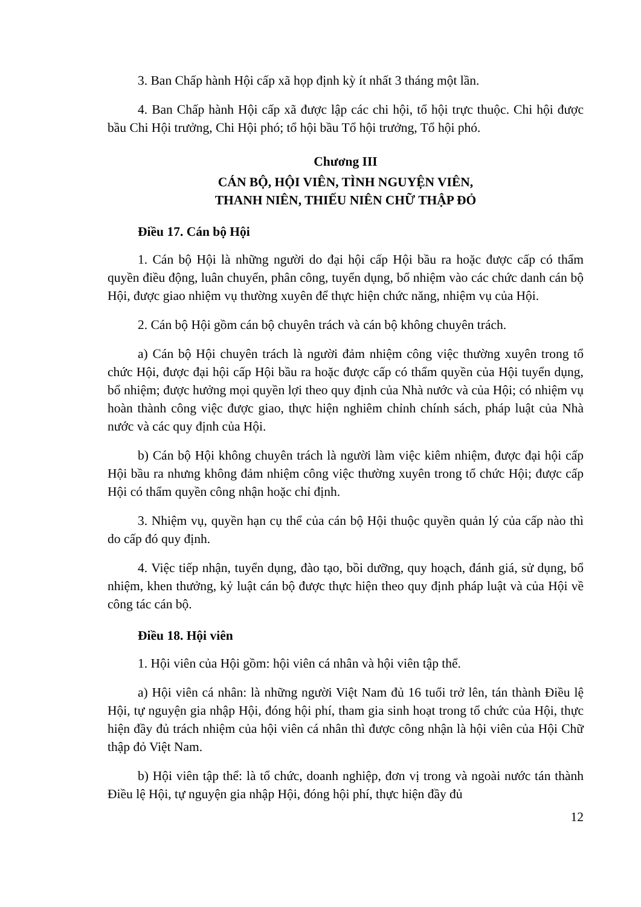3. Ban Chấp hành Hội cấp xã họp định kỳ ít nhất 3 tháng một lần.
4. Ban Chấp hành Hội cấp xã được lập các chi hội, tổ hội trực thuộc. Chi hội được bầu Chi Hội trưởng, Chi Hội phó; tổ hội bầu Tổ hội trưởng, Tổ hội phó.
Chương III
CÁN BỘ, HỘI VIÊN, TÌNH NGUYỆN VIÊN,
THANH NIÊN, THIẾU NIÊN CHỮ THẬP ĐỎ
Điều 17. Cán bộ Hội
1. Cán bộ Hội là những người do đại hội cấp Hội bầu ra hoặc được cấp có thẩm quyền điều động, luân chuyển, phân công, tuyển dụng, bổ nhiệm vào các chức danh cán bộ Hội, được giao nhiệm vụ thường xuyên để thực hiện chức năng, nhiệm vụ của Hội.
2. Cán bộ Hội gồm cán bộ chuyên trách và cán bộ không chuyên trách.
a) Cán bộ Hội chuyên trách là người đảm nhiệm công việc thường xuyên trong tổ chức Hội, được đại hội cấp Hội bầu ra hoặc được cấp có thẩm quyền của Hội tuyển dụng, bổ nhiệm; được hưởng mọi quyền lợi theo quy định của Nhà nước và của Hội; có nhiệm vụ hoàn thành công việc được giao, thực hiện nghiêm chỉnh chính sách, pháp luật của Nhà nước và các quy định của Hội.
b) Cán bộ Hội không chuyên trách là người làm việc kiêm nhiệm, được đại hội cấp Hội bầu ra nhưng không đảm nhiệm công việc thường xuyên trong tổ chức Hội; được cấp Hội có thẩm quyền công nhận hoặc chỉ định.
3. Nhiệm vụ, quyền hạn cụ thể của cán bộ Hội thuộc quyền quản lý của cấp nào thì do cấp đó quy định.
4. Việc tiếp nhận, tuyển dụng, đào tạo, bồi dưỡng, quy hoạch, đánh giá, sử dụng, bổ nhiệm, khen thưởng, kỷ luật cán bộ được thực hiện theo quy định pháp luật và của Hội về công tác cán bộ.
Điều 18. Hội viên
1. Hội viên của Hội gồm: hội viên cá nhân và hội viên tập thể.
a) Hội viên cá nhân: là những người Việt Nam đủ 16 tuổi trở lên, tán thành Điều lệ Hội, tự nguyện gia nhập Hội, đóng hội phí, tham gia sinh hoạt trong tổ chức của Hội, thực hiện đầy đủ trách nhiệm của hội viên cá nhân thì được công nhận là hội viên của Hội Chữ thập đỏ Việt Nam.
b) Hội viên tập thể: là tổ chức, doanh nghiệp, đơn vị trong và ngoài nước tán thành Điều lệ Hội, tự nguyện gia nhập Hội, đóng hội phí, thực hiện đầy đủ
12